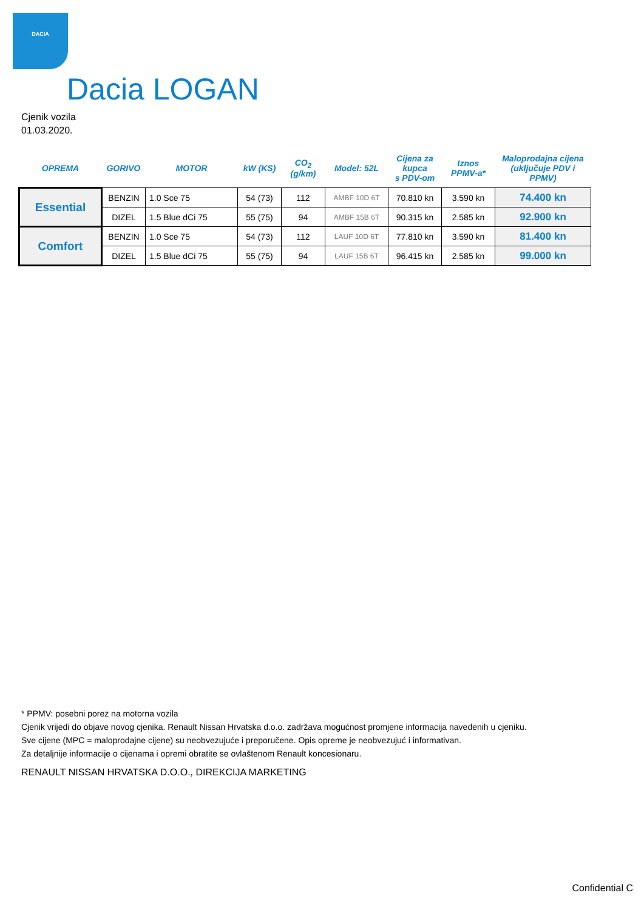DACIA
Dacia LOGAN
Cjenik vozila
01.03.2020.
| OPREMA | GORIVO | MOTOR | kW (KS) | CO<sub>2</sub> (g/km) | Model: 52L | Cijena za kupca s PDV-om | Iznos PPMV-a* | Maloprodajna cijena (uključuje PDV i PPMV) |
| --- | --- | --- | --- | --- | --- | --- | --- | --- |
| Essential | BENZIN | 1.0 Sce 75 | 54 (73) | 112 | AMBF 10D 6T | 70.810 kn | 3.590 kn | 74.400 kn |
| | DIZEL | 1.5 Blue dCi 75 | 55 (75) | 94 | AMBF 15B 6T | 90.315 kn | 2.585 kn | 92.900 kn |
| Comfort | BENZIN | 1.0 Sce 75 | 54 (73) | 112 | LAUF 10D 6T | 77.810 kn | 3.590 kn | 81.400 kn |
| | DIZEL | 1.5 Blue dCi 75 | 55 (75) | 94 | LAUF 15B 6T | 96.415 kn | 2.585 kn | 99.000 kn |
* PPMV: posebni porez na motorna vozila
Cjenik vrijedi do objave novog cjenika. Renault Nissan Hrvatska d.o.o. zadržava mogućnost promjene informacija navedenih u cjeniku.
Sve cijene (MPC = maloprodajne cijene) su neobvezujuće i preporučene. Opis opreme je neobvezujuć i informativan.
Za detaljnije informacije o cijenama i opremi obratite se ovlaštenom Renault koncesionaru.
RENAULT NISSAN HRVATSKA D.O.O., DIREKCIJA MARKETING
Confidential C